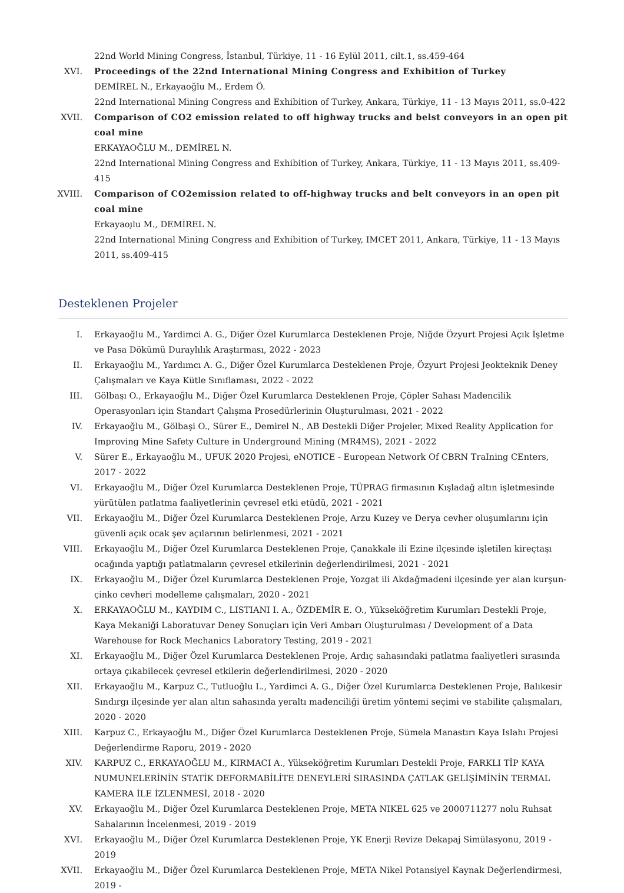22nd World Mining Congress, İstanbul, Türkiye, 11 - 16 Eylül 2011, cilt.1, ss.459-464
XVI. Proceedings of the 22nd International Mining Congress and Exhibition of Turkey
DEMİREL N., Erkayaoğlu M., Erdem Ö.
22nd International Mining Congress and Exhibition of Turkey, Ankara, Türkiye, 11 - 13 Mayıs 2011, ss.0-422
XVII. Comparison of CO2 emission related to off highway trucks and belst conveyors in an open pit coal mine
ERKAYAOĞLU M., DEMİREL N.
22nd International Mining Congress and Exhibition of Turkey, Ankara, Türkiye, 11 - 13 Mayıs 2011, ss.409-415
XVIII. Comparison of CO2emission related to off-highway trucks and belt conveyors in an open pit coal mine
Erkayaoı̧lu M., DEMİREL N.
22nd International Mining Congress and Exhibition of Turkey, IMCET 2011, Ankara, Türkiye, 11 - 13 Mayıs 2011, ss.409-415
Desteklenen Projeler
I. Erkayaoğlu M., Yardimci A. G., Diğer Özel Kurumlarca Desteklenen Proje, Niğde Özyurt Projesi Açık İşletme ve Pasa Dökümü Duraylılık Araştırması, 2022 - 2023
II. Erkayaoğlu M., Yardımcı A. G., Diğer Özel Kurumlarca Desteklenen Proje, Özyurt Projesi Jeokteknik Deney Çalışmaları ve Kaya Kütle Sınıflaması, 2022 - 2022
III. Gölbaşı O., Erkayaoğlu M., Diğer Özel Kurumlarca Desteklenen Proje, Çöpler Sahası Madencilik Operasyonları için Standart Çalışma Prosedürlerinin Oluşturulması, 2021 - 2022
IV. Erkayaoğlu M., Gölbaşi O., Sürer E., Demirel N., AB Destekli Diğer Projeler, Mixed Reality Application for Improving Mine Safety Culture in Underground Mining (MR4MS), 2021 - 2022
V. Sürer E., Erkayaoğlu M., UFUK 2020 Projesi, eNOTICE - European Network Of CBRN TraIning CEnters, 2017 - 2022
VI. Erkayaoğlu M., Diğer Özel Kurumlarca Desteklenen Proje, TÜPRAG firmasının Kışladağ altın işletmesinde yürütülen patlatma faaliyetlerinin çevresel etki etüdü, 2021 - 2021
VII. Erkayaoğlu M., Diğer Özel Kurumlarca Desteklenen Proje, Arzu Kuzey ve Derya cevher oluşumlarını için güvenli açık ocak şev açılarının belirlenmesi, 2021 - 2021
VIII. Erkayaoğlu M., Diğer Özel Kurumlarca Desteklenen Proje, Çanakkale ili Ezine ilçesinde işletilen kireçtaşı ocağında yaptığı patlatmaların çevresel etkilerinin değerlendirilmesi, 2021 - 2021
IX. Erkayaoğlu M., Diğer Özel Kurumlarca Desteklenen Proje, Yozgat ili Akdağmadeni ilçesinde yer alan kurşun-çinko cevheri modelleme çalışmaları, 2020 - 2021
X. ERKAYAOĞLU M., KAYDIM C., LISTIANI I. A., ÖZDEMİR E. O., Yükseköğretim Kurumları Destekli Proje, Kaya Mekaniği Laboratuvar Deney Sonuçları için Veri Ambarı Oluşturulması / Development of a Data Warehouse for Rock Mechanics Laboratory Testing, 2019 - 2021
XI. Erkayaoğlu M., Diğer Özel Kurumlarca Desteklenen Proje, Ardıç sahasındaki patlatma faaliyetleri sırasında ortaya çıkabilecek çevresel etkilerin değerlendirilmesi, 2020 - 2020
XII. Erkayaoğlu M., Karpuz C., Tutluoğlu L., Yardimci A. G., Diğer Özel Kurumlarca Desteklenen Proje, Balıkesir Sındırgı ilçesinde yer alan altın sahasında yeraltı madenciliği üretim yöntemi seçimi ve stabilite çalışmaları, 2020 - 2020
XIII. Karpuz C., Erkayaoğlu M., Diğer Özel Kurumlarca Desteklenen Proje, Sümela Manastırı Kaya Islahı Projesi Değerlendirme Raporu, 2019 - 2020
XIV. KARPUZ C., ERKAYAOĞLU M., KIRMACI A., Yükseköğretim Kurumları Destekli Proje, FARKLI TİP KAYA NUMUNELERİNİN STATİK DEFORMABİLİTE DENEYLERİ SIRASINDA ÇATLAK GELİŞİMİNİN TERMAL KAMERA İLE İZLENMESİ, 2018 - 2020
XV. Erkayaoğlu M., Diğer Özel Kurumlarca Desteklenen Proje, META NIKEL 625 ve 2000711277 nolu Ruhsat Sahalarının İncelenmesi, 2019 - 2019
XVI. Erkayaoğlu M., Diğer Özel Kurumlarca Desteklenen Proje, YK Enerji Revize Dekapaj Simülasyonu, 2019 - 2019
XVII. Erkayaoğlu M., Diğer Özel Kurumlarca Desteklenen Proje, META Nikel Potansiyel Kaynak Değerlendirmesi, 2019 -